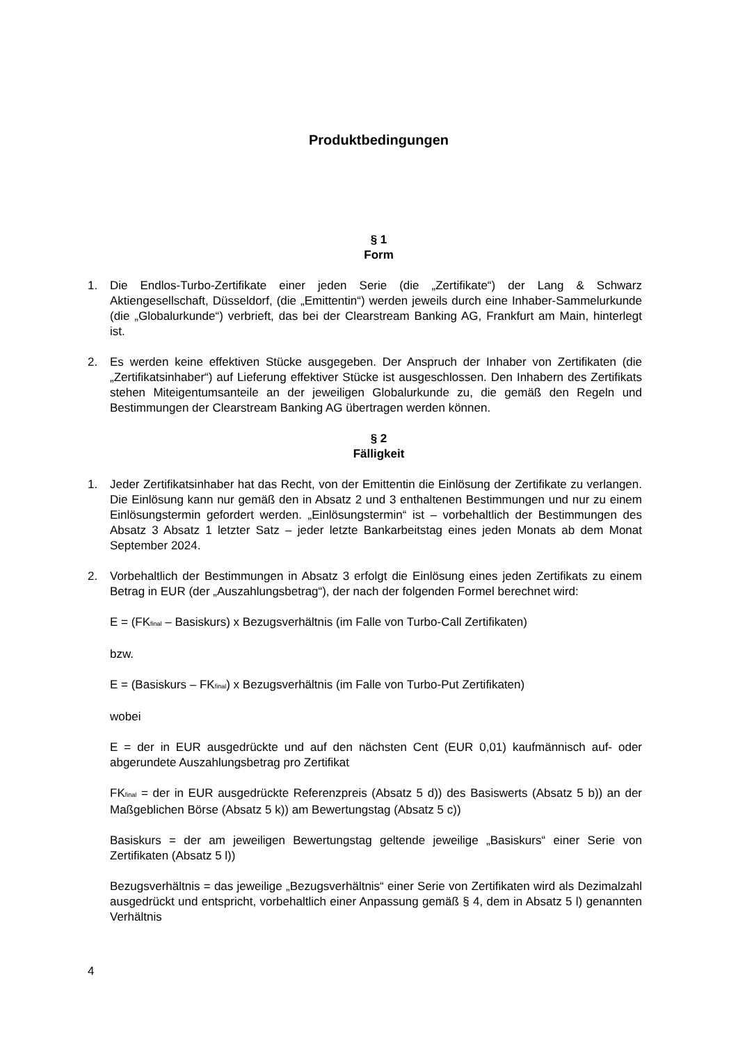Produktbedingungen
§ 1
Form
1. Die Endlos-Turbo-Zertifikate einer jeden Serie (die „Zertifikate“) der Lang & Schwarz Aktiengesellschaft, Düsseldorf, (die „Emittentin“) werden jeweils durch eine Inhaber-Sammelurkunde (die „Globalurkunde“) verbrieft, das bei der Clearstream Banking AG, Frankfurt am Main, hinterlegt ist.
2. Es werden keine effektiven Stücke ausgegeben. Der Anspruch der Inhaber von Zertifikaten (die „Zertifikatsinhaber“) auf Lieferung effektiver Stücke ist ausgeschlossen. Den Inhabern des Zertifikats stehen Miteigentumsanteile an der jeweiligen Globalurkunde zu, die gemäß den Regeln und Bestimmungen der Clearstream Banking AG übertragen werden können.
§ 2
Fälligkeit
1. Jeder Zertifikatsinhaber hat das Recht, von der Emittentin die Einlösung der Zertifikate zu verlangen. Die Einlösung kann nur gemäß den in Absatz 2 und 3 enthaltenen Bestimmungen und nur zu einem Einlösungstermin gefordert werden. „Einlösungstermin“ ist – vorbehaltlich der Bestimmungen des Absatz 3 Absatz 1 letzter Satz – jeder letzte Bankarbeitstag eines jeden Monats ab dem Monat September 2024.
2. Vorbehaltlich der Bestimmungen in Absatz 3 erfolgt die Einlösung eines jeden Zertifikats zu einem Betrag in EUR (der „Auszahlungsbetrag“), der nach der folgenden Formel berechnet wird:
E = (FK<sub>final</sub> – Basiskurs) x Bezugsverhältnis (im Falle von Turbo-Call Zertifikaten)
bzw.
E = (Basiskurs – FK<sub>final</sub>) x Bezugsverhältnis (im Falle von Turbo-Put Zertifikaten)
wobei
E = der in EUR ausgedrückte und auf den nächsten Cent (EUR 0,01) kaufmännisch auf- oder abgerundete Auszahlungsbetrag pro Zertifikat
FK<sub>final</sub> = der in EUR ausgedrückte Referenzpreis (Absatz 5 d)) des Basiswerts (Absatz 5 b)) an der Maßgeblichen Börse (Absatz 5 k)) am Bewertungstag (Absatz 5 c))
Basiskurs = der am jeweiligen Bewertungstag geltende jeweilige „Basiskurs“ einer Serie von Zertifikaten (Absatz 5 l))
Bezugsverhältnis = das jeweilige „Bezugsverhältnis“ einer Serie von Zertifikaten wird als Dezimalzahl ausgedrückt und entspricht, vorbehaltlich einer Anpassung gemäß § 4, dem in Absatz 5 l) genannten Verhältnis
4